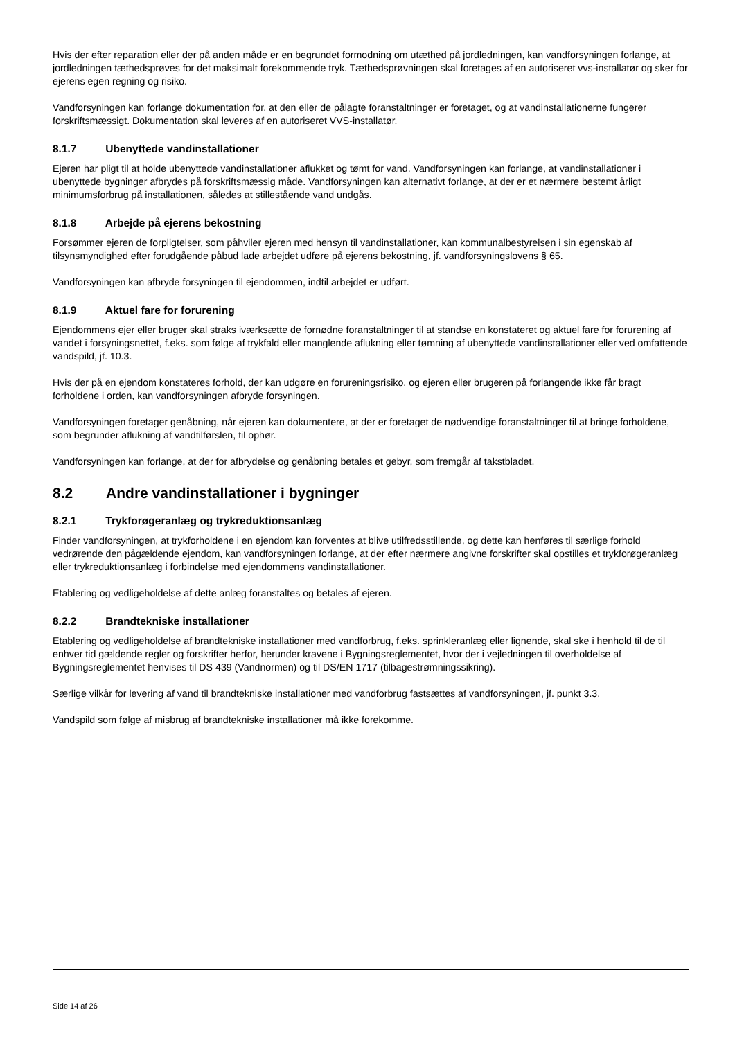Hvis der efter reparation eller der på anden måde er en begrundet formodning om utæthed på jordledningen, kan vandforsyningen forlange, at jordledningen tæthedsprøves for det maksimalt forekommende tryk. Tæthedsprøvningen skal foretages af en autoriseret vvs-installatør og sker for ejerens egen regning og risiko.
Vandforsyningen kan forlange dokumentation for, at den eller de pålagte foranstaltninger er foretaget, og at vandinstallationerne fungerer forskriftsmæssigt. Dokumentation skal leveres af en autoriseret VVS-installatør.
8.1.7 Ubenyttede vandinstallationer
Ejeren har pligt til at holde ubenyttede vandinstallationer aflukket og tømt for vand. Vandforsyningen kan forlange, at vandinstallationer i ubenyttede bygninger afbrydes på forskriftsmæssig måde. Vandforsyningen kan alternativt forlange, at der er et nærmere bestemt årligt minimumsforbrug på installationen, således at stillestående vand undgås.
8.1.8 Arbejde på ejerens bekostning
Forsømmer ejeren de forpligtelser, som påhviler ejeren med hensyn til vandinstallationer, kan kommunalbestyrelsen i sin egenskab af tilsynsmyndighed efter forudgående påbud lade arbejdet udføre på ejerens bekostning, jf. vandforsyningslovens § 65.
Vandforsyningen kan afbryde forsyningen til ejendommen, indtil arbejdet er udført.
8.1.9 Aktuel fare for forurening
Ejendommens ejer eller bruger skal straks iværksætte de fornødne foranstaltninger til at standse en konstateret og aktuel fare for forurening af vandet i forsyningsnettet, f.eks. som følge af trykfald eller manglende aflukning eller tømning af ubenyttede vandinstallationer eller ved omfattende vandspild, jf. 10.3.
Hvis der på en ejendom konstateres forhold, der kan udgøre en forureningsrisiko, og ejeren eller brugeren på forlangende ikke får bragt forholdene i orden, kan vandforsyningen afbryde forsyningen.
Vandforsyningen foretager genåbning, når ejeren kan dokumentere, at der er foretaget de nødvendige foranstaltninger til at bringe forholdene, som begrunder aflukning af vandtilførslen, til ophør.
Vandforsyningen kan forlange, at der for afbrydelse og genåbning betales et gebyr, som fremgår af takstbladet.
8.2 Andre vandinstallationer i bygninger
8.2.1 Trykforøgeranlæg og trykreduktionsanlæg
Finder vandforsyningen, at trykforholdene i en ejendom kan forventes at blive utilfredsstillende, og dette kan henføres til særlige forhold vedrørende den pågældende ejendom, kan vandforsyningen forlange, at der efter nærmere angivne forskrifter skal opstilles et trykforøgeranlæg eller trykreduktionsanlæg i forbindelse med ejendommens vandinstallationer.
Etablering og vedligeholdelse af dette anlæg foranstaltes og betales af ejeren.
8.2.2 Brandtekniske installationer
Etablering og vedligeholdelse af brandtekniske installationer med vandforbrug, f.eks. sprinkleranlæg eller lignende, skal ske i henhold til de til enhver tid gældende regler og forskrifter herfor, herunder kravene i Bygningsreglementet, hvor der i vejledningen til overholdelse af Bygningsreglementet henvises til DS 439 (Vandnormen) og til DS/EN 1717 (tilbagestrømningssikring).
Særlige vilkår for levering af vand til brandtekniske installationer med vandforbrug fastsættes af vandforsyningen, jf. punkt 3.3.
Vandspild som følge af misbrug af brandtekniske installationer må ikke forekomme.
Side 14 af 26